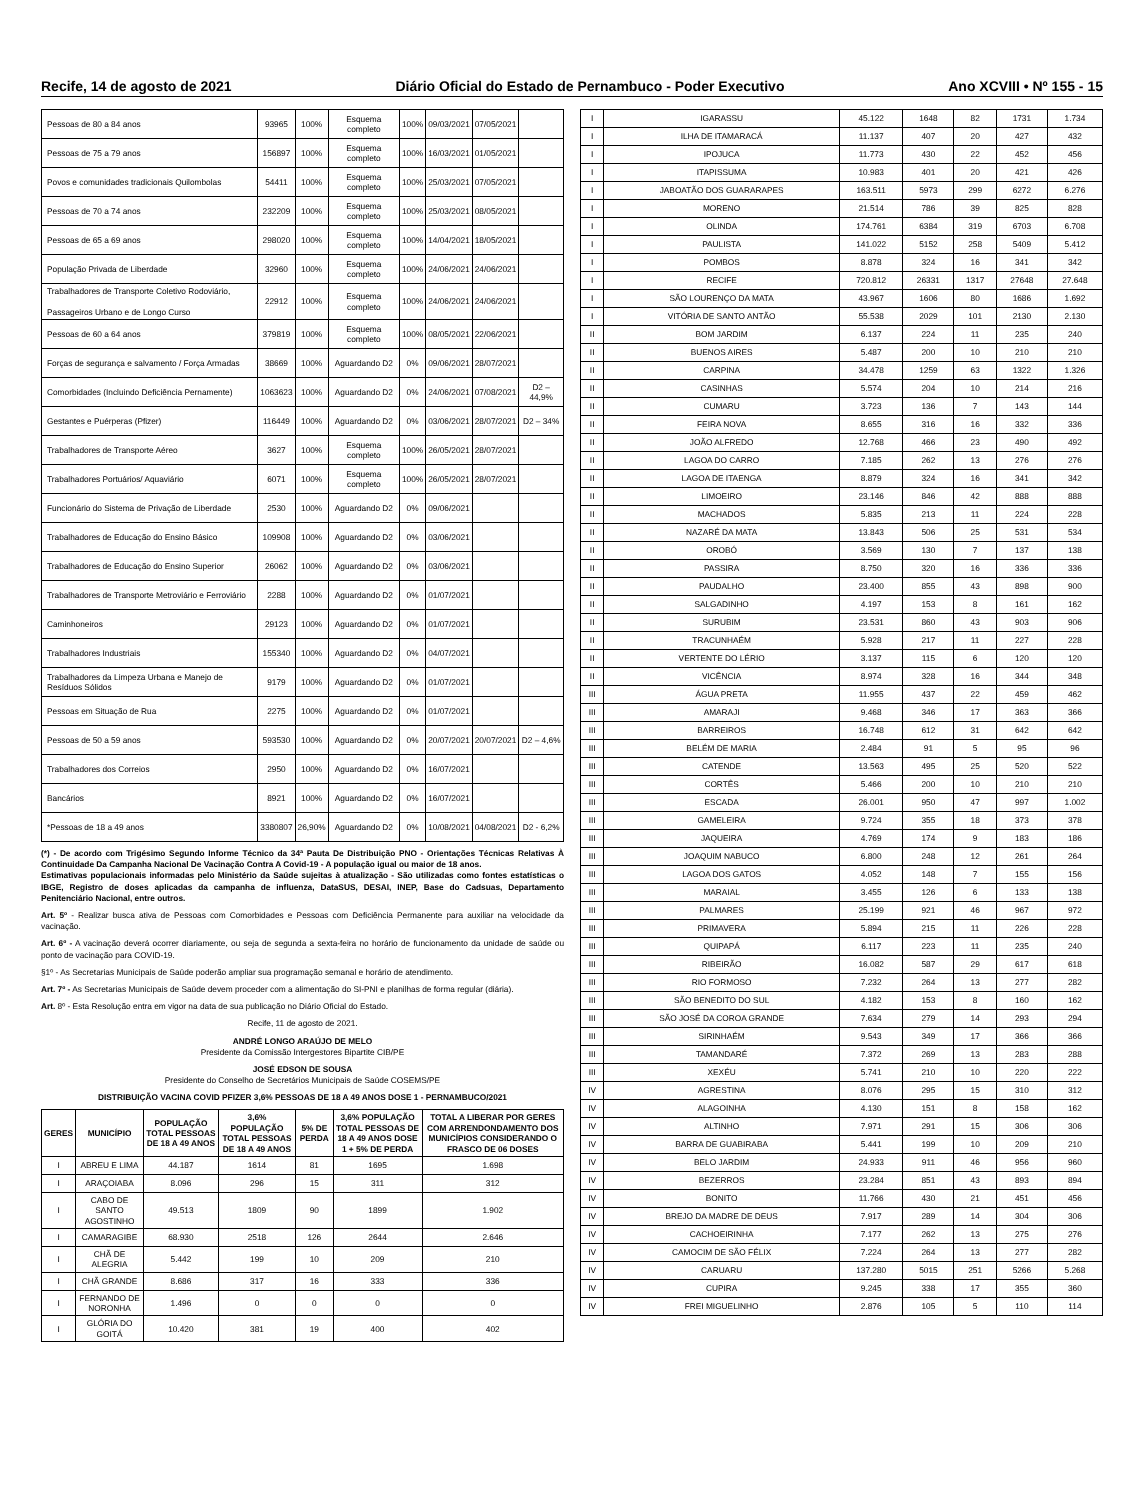Recife, 14 de agosto de 2021 Diário Oficial do Estado de Pernambuco - Poder Executivo Ano XCVIII • Nº 155 - 15
| Pessoas de 80 a 84 anos | 93965 | 100% | Esquema completo | 100% | 09/03/2021 | 07/05/2021 | |
| Pessoas de 75 a 79 anos | 156897 | 100% | Esquema completo | 100% | 16/03/2021 | 01/05/2021 | |
| Povos e comunidades tradicionais Quilombolas | 54411 | 100% | Esquema completo | 100% | 25/03/2021 | 07/05/2021 | |
| Pessoas de 70 a 74 anos | 232209 | 100% | Esquema completo | 100% | 25/03/2021 | 08/05/2021 | |
| Pessoas de 65 a 69 anos | 298020 | 100% | Esquema completo | 100% | 14/04/2021 | 18/05/2021 | |
| População Privada de Liberdade | 32960 | 100% | Esquema completo | 100% | 24/06/2021 | 24/06/2021 | |
| Trabalhadores de Transporte Coletivo Rodoviário, Passageiros Urbano e de Longo Curso | 22912 | 100% | Esquema completo | 100% | 24/06/2021 | 24/06/2021 | |
| Pessoas de 60 a 64 anos | 379819 | 100% | Esquema completo | 100% | 08/05/2021 | 22/06/2021 | |
| Forças de segurança e salvamento / Força Armadas | 38669 | 100% | Aguardando D2 | 0% | 09/06/2021 | 28/07/2021 | |
| Comorbidades (Incluindo Deficiência Pernamente) | 1063623 | 100% | Aguardando D2 | 0% | 24/06/2021 | 07/08/2021 | D2 – 44,9% |
| Gestantes e Puérperas (Pfizer) | 116449 | 100% | Aguardando D2 | 0% | 03/06/2021 | 28/07/2021 | D2 – 34% |
| Trabalhadores de Transporte Aéreo | 3627 | 100% | Esquema completo | 100% | 26/05/2021 | 28/07/2021 | |
| Trabalhadores Portuários/ Aquaviário | 6071 | 100% | Esquema completo | 100% | 26/05/2021 | 28/07/2021 | |
| Funcionário do Sistema de Privação de Liberdade | 2530 | 100% | Aguardando D2 | 0% | 09/06/2021 | | |
| Trabalhadores de Educação do Ensino Básico | 109908 | 100% | Aguardando D2 | 0% | 03/06/2021 | | |
| Trabalhadores de Educação do Ensino Superior | 26062 | 100% | Aguardando D2 | 0% | 03/06/2021 | | |
| Trabalhadores de Transporte Metroviário e Ferroviário | 2288 | 100% | Aguardando D2 | 0% | 01/07/2021 | | |
| Caminhoneiros | 29123 | 100% | Aguardando D2 | 0% | 01/07/2021 | | |
| Trabalhadores Industriais | 155340 | 100% | Aguardando D2 | 0% | 04/07/2021 | | |
| Trabalhadores da Limpeza Urbana e Manejo de Resíduos Sólidos | 9179 | 100% | Aguardando D2 | 0% | 01/07/2021 | | |
| Pessoas em Situação de Rua | 2275 | 100% | Aguardando D2 | 0% | 01/07/2021 | | |
| Pessoas de 50 a 59 anos | 593530 | 100% | Aguardando D2 | 0% | 20/07/2021 | 20/07/2021 | D2 – 4,6% |
| Trabalhadores dos Correios | 2950 | 100% | Aguardando D2 | 0% | 16/07/2021 | | |
| Bancários | 8921 | 100% | Aguardando D2 | 0% | 16/07/2021 | | |
| *Pessoas de 18 a 49 anos | 3380807 | 26,90% | Aguardando D2 | 0% | 10/08/2021 | 04/08/2021 | D2 - 6,2% |
(*) - De acordo com Trigésimo Segundo Informe Técnico da 34ª Pauta De Distribuição PNO - Orientações Técnicas Relativas À Continuidade Da Campanha Nacional De Vacinação Contra A Covid-19 - A população igual ou maior de 18 anos.
Estimativas populacionais informadas pelo Ministério da Saúde sujeitas à atualização - São utilizadas como fontes estatísticas o IBGE, Registro de doses aplicadas da campanha de influenza, DataSUS, DESAI, INEP, Base do Cadsuas, Departamento Penitenciário Nacional, entre outros.
Art. 5º - Realizar busca ativa de Pessoas com Comorbidades e Pessoas com Deficiência Permanente para auxiliar na velocidade da vacinação.
Art. 6º - A vacinação deverá ocorrer diariamente, ou seja de segunda a sexta-feira no horário de funcionamento da unidade de saúde ou ponto de vacinação para COVID-19.
§1º - As Secretarias Municipais de Saúde poderão ampliar sua programação semanal e horário de atendimento.
Art. 7º - As Secretarias Municipais de Saúde devem proceder com a alimentação do SI-PNI e planilhas de forma regular (diária).
Art. 8º - Esta Resolução entra em vigor na data de sua publicação no Diário Oficial do Estado.
Recife, 11 de agosto de 2021.
ANDRÉ LONGO ARAÚJO DE MELO
Presidente da Comissão Intergestores Bipartite CIB/PE
JOSÉ EDSON DE SOUSA
Presidente do Conselho de Secretários Municipais de Saúde COSEMS/PE
DISTRIBUIÇÃO VACINA COVID PFIZER 3,6% PESSOAS DE 18 A 49 ANOS DOSE 1 - PERNAMBUCO/2021
| GERES | MUNICÍPIO | POPULAÇÃO TOTAL PESSOAS DE 18 A 49 ANOS | 3,6% POPULAÇÃO TOTAL PESSOAS DE 18 A 49 ANOS | 5% DE PERDA | 3,6% POPULAÇÃO TOTAL PESSOAS DE 18 A 49 ANOS DOSE 1 + 5% DE PERDA | TOTAL A LIBERAR POR GERES COM ARRENDONDAMENTO DOS MUNICÍPIOS CONSIDERANDO O FRASCO DE 06 DOSES |
| --- | --- | --- | --- | --- | --- | --- |
| I | ABREU E LIMA | 44.187 | 1614 | 81 | 1695 | 1.698 |
| I | ARAÇOIABA | 8.096 | 296 | 15 | 311 | 312 |
| I | CABO DE SANTO AGOSTINHO | 49.513 | 1809 | 90 | 1899 | 1.902 |
| I | CAMARAGIBE | 68.930 | 2518 | 126 | 2644 | 2.646 |
| I | CHÃ DE ALEGRIA | 5.442 | 199 | 10 | 209 | 210 |
| I | CHÃ GRANDE | 8.686 | 317 | 16 | 333 | 336 |
| I | FERNANDO DE NORONHA | 1.496 | 0 | 0 | 0 | 0 |
| I | GLÓRIA DO GOITÁ | 10.420 | 381 | 19 | 400 | 402 |
| I | IGARASSU | 45.122 | 1648 | 82 | 1731 | 1.734 |
| I | ILHA DE ITAMARACÁ | 11.137 | 407 | 20 | 427 | 432 |
| I | IPOJUCA | 11.773 | 430 | 22 | 452 | 456 |
| I | ITAPISSUMA | 10.983 | 401 | 20 | 421 | 426 |
| I | JABOATÃO DOS GUARARAPES | 163.511 | 5973 | 299 | 6272 | 6.276 |
| I | MORENO | 21.514 | 786 | 39 | 825 | 828 |
| I | OLINDA | 174.761 | 6384 | 319 | 6703 | 6.708 |
| I | PAULISTA | 141.022 | 5152 | 258 | 5409 | 5.412 |
| I | POMBOS | 8.878 | 324 | 16 | 341 | 342 |
| I | RECIFE | 720.812 | 26331 | 1317 | 27648 | 27.648 |
| I | SÃO LOURENÇO DA MATA | 43.967 | 1606 | 80 | 1686 | 1.692 |
| I | VITÓRIA DE SANTO ANTÃO | 55.538 | 2029 | 101 | 2130 | 2.130 |
| II | BOM JARDIM | 6.137 | 224 | 11 | 235 | 240 |
| II | BUENOS AIRES | 5.487 | 200 | 10 | 210 | 210 |
| II | CARPINA | 34.478 | 1259 | 63 | 1322 | 1.326 |
| II | CASINHAS | 5.574 | 204 | 10 | 214 | 216 |
| II | CUMARU | 3.723 | 136 | 7 | 143 | 144 |
| II | FEIRA NOVA | 8.655 | 316 | 16 | 332 | 336 |
| II | JOÃO ALFREDO | 12.768 | 466 | 23 | 490 | 492 |
| II | LAGOA DO CARRO | 7.185 | 262 | 13 | 276 | 276 |
| II | LAGOA DE ITAENGA | 8.879 | 324 | 16 | 341 | 342 |
| II | LIMOEIRO | 23.146 | 846 | 42 | 888 | 888 |
| II | MACHADOS | 5.835 | 213 | 11 | 224 | 228 |
| II | NAZARÉ DA MATA | 13.843 | 506 | 25 | 531 | 534 |
| II | OROBÓ | 3.569 | 130 | 7 | 137 | 138 |
| II | PASSIRA | 8.750 | 320 | 16 | 336 | 336 |
| II | PAUDALHO | 23.400 | 855 | 43 | 898 | 900 |
| II | SALGADINHO | 4.197 | 153 | 8 | 161 | 162 |
| II | SURUBIM | 23.531 | 860 | 43 | 903 | 906 |
| II | TRACUNHAÉM | 5.928 | 217 | 11 | 227 | 228 |
| II | VERTENTE DO LÉRIO | 3.137 | 115 | 6 | 120 | 120 |
| II | VICÊNCIA | 8.974 | 328 | 16 | 344 | 348 |
| III | ÁGUA PRETA | 11.955 | 437 | 22 | 459 | 462 |
| III | AMARAJI | 9.468 | 346 | 17 | 363 | 366 |
| III | BARREIROS | 16.748 | 612 | 31 | 642 | 642 |
| III | BELÉM DE MARIA | 2.484 | 91 | 5 | 95 | 96 |
| III | CATENDE | 13.563 | 495 | 25 | 520 | 522 |
| III | CORTÊS | 5.466 | 200 | 10 | 210 | 210 |
| III | ESCADA | 26.001 | 950 | 47 | 997 | 1.002 |
| III | GAMELEIRA | 9.724 | 355 | 18 | 373 | 378 |
| III | JAQUEIRA | 4.769 | 174 | 9 | 183 | 186 |
| III | JOAQUIM NABUCO | 6.800 | 248 | 12 | 261 | 264 |
| III | LAGOA DOS GATOS | 4.052 | 148 | 7 | 155 | 156 |
| III | MARAIAL | 3.455 | 126 | 6 | 133 | 138 |
| III | PALMARES | 25.199 | 921 | 46 | 967 | 972 |
| III | PRIMAVERA | 5.894 | 215 | 11 | 226 | 228 |
| III | QUIPAPÁ | 6.117 | 223 | 11 | 235 | 240 |
| III | RIBEIRÃO | 16.082 | 587 | 29 | 617 | 618 |
| III | RIO FORMOSO | 7.232 | 264 | 13 | 277 | 282 |
| III | SÃO BENEDITO DO SUL | 4.182 | 153 | 8 | 160 | 162 |
| III | SÃO JOSÉ DA COROA GRANDE | 7.634 | 279 | 14 | 293 | 294 |
| III | SIRINHAÉM | 9.543 | 349 | 17 | 366 | 366 |
| III | TAMANDARÉ | 7.372 | 269 | 13 | 283 | 288 |
| III | XEXÉU | 5.741 | 210 | 10 | 220 | 222 |
| IV | AGRESTINA | 8.076 | 295 | 15 | 310 | 312 |
| IV | ALAGOINHA | 4.130 | 151 | 8 | 158 | 162 |
| IV | ALTINHO | 7.971 | 291 | 15 | 306 | 306 |
| IV | BARRA DE GUABIRABA | 5.441 | 199 | 10 | 209 | 210 |
| IV | BELO JARDIM | 24.933 | 911 | 46 | 956 | 960 |
| IV | BEZERROS | 23.284 | 851 | 43 | 893 | 894 |
| IV | BONITO | 11.766 | 430 | 21 | 451 | 456 |
| IV | BREJO DA MADRE DE DEUS | 7.917 | 289 | 14 | 304 | 306 |
| IV | CACHOEIRINHA | 7.177 | 262 | 13 | 275 | 276 |
| IV | CAMOCIM DE SÃO FÉLIX | 7.224 | 264 | 13 | 277 | 282 |
| IV | CARUARU | 137.280 | 5015 | 251 | 5266 | 5.268 |
| IV | CUPIRA | 9.245 | 338 | 17 | 355 | 360 |
| IV | FREI MIGUELINHO | 2.876 | 105 | 5 | 110 | 114 |